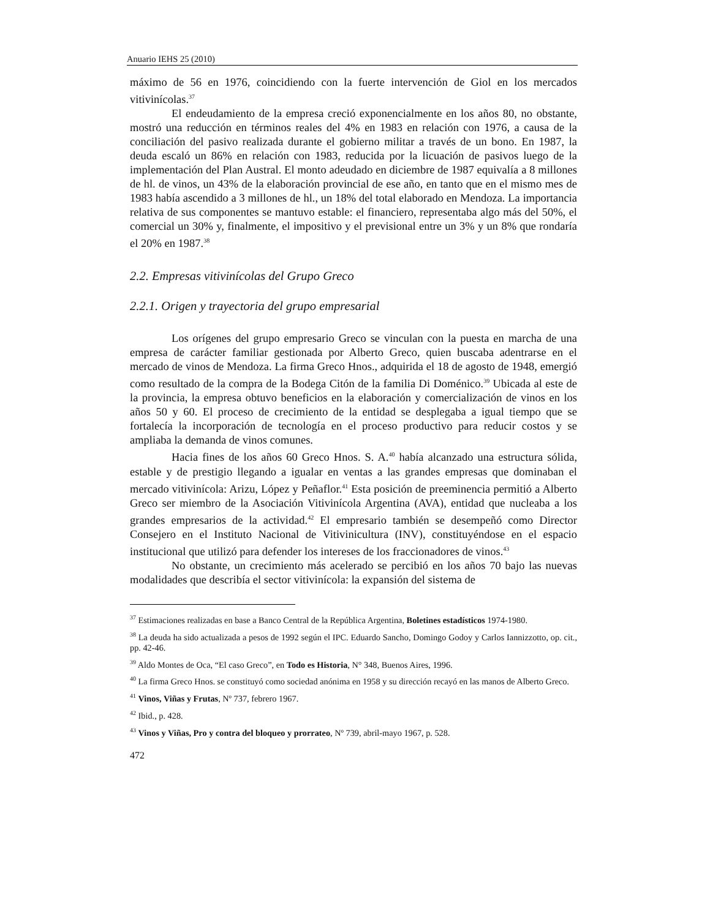Anuario IEHS 25 (2010)
máximo de 56 en 1976, coincidiendo con la fuerte intervención de Giol en los mercados vitivinícolas.<sup>37</sup>
El endeudamiento de la empresa creció exponencialmente en los años 80, no obstante, mostró una reducción en términos reales del 4% en 1983 en relación con 1976, a causa de la conciliación del pasivo realizada durante el gobierno militar a través de un bono. En 1987, la deuda escaló un 86% en relación con 1983, reducida por la licuación de pasivos luego de la implementación del Plan Austral. El monto adeudado en diciembre de 1987 equivalía a 8 millones de hl. de vinos, un 43% de la elaboración provincial de ese año, en tanto que en el mismo mes de 1983 había ascendido a 3 millones de hl., un 18% del total elaborado en Mendoza. La importancia relativa de sus componentes se mantuvo estable: el financiero, representaba algo más del 50%, el comercial un 30% y, finalmente, el impositivo y el previsional entre un 3% y un 8% que rondaría el 20% en 1987.<sup>38</sup>
2.2. Empresas vitivinícolas del Grupo Greco
2.2.1. Origen y trayectoria del grupo empresarial
Los orígenes del grupo empresario Greco se vinculan con la puesta en marcha de una empresa de carácter familiar gestionada por Alberto Greco, quien buscaba adentrarse en el mercado de vinos de Mendoza. La firma Greco Hnos., adquirida el 18 de agosto de 1948, emergió como resultado de la compra de la Bodega Citón de la familia Di Doménico.<sup>39</sup> Ubicada al este de la provincia, la empresa obtuvo beneficios en la elaboración y comercialización de vinos en los años 50 y 60. El proceso de crecimiento de la entidad se desplegaba a igual tiempo que se fortalecía la incorporación de tecnología en el proceso productivo para reducir costos y se ampliaba la demanda de vinos comunes.
Hacia fines de los años 60 Greco Hnos. S. A.<sup>40</sup> había alcanzado una estructura sólida, estable y de prestigio llegando a igualar en ventas a las grandes empresas que dominaban el mercado vitivinícola: Arizu, López y Peñaflor.<sup>41</sup> Esta posición de preeminencia permitió a Alberto Greco ser miembro de la Asociación Vitivinícola Argentina (AVA), entidad que nucleaba a los grandes empresarios de la actividad.<sup>42</sup> El empresario también se desempeñó como Director Consejero en el Instituto Nacional de Vitivinicultura (INV), constituyéndose en el espacio institucional que utilizó para defender los intereses de los fraccionadores de vinos.<sup>43</sup>
No obstante, un crecimiento más acelerado se percibió en los años 70 bajo las nuevas modalidades que describía el sector vitivinícola: la expansión del sistema de
<sup>37</sup> Estimaciones realizadas en base a Banco Central de la República Argentina, Boletines estadísticos 1974-1980.
<sup>38</sup> La deuda ha sido actualizada a pesos de 1992 según el IPC. Eduardo Sancho, Domingo Godoy y Carlos Iannizzotto, op. cit., pp. 42-46.
<sup>39</sup> Aldo Montes de Oca, “El caso Greco”, en Todo es Historia, N° 348, Buenos Aires, 1996.
<sup>40</sup> La firma Greco Hnos. se constituyó como sociedad anónima en 1958 y su dirección recayó en las manos de Alberto Greco.
<sup>41</sup> Vinos, Viñas y Frutas, Nº 737, febrero 1967.
<sup>42</sup> Ibid., p. 428.
<sup>43</sup> Vinos y Viñas, Pro y contra del bloqueo y prorrateo, Nº 739, abril-mayo 1967, p. 528.
472